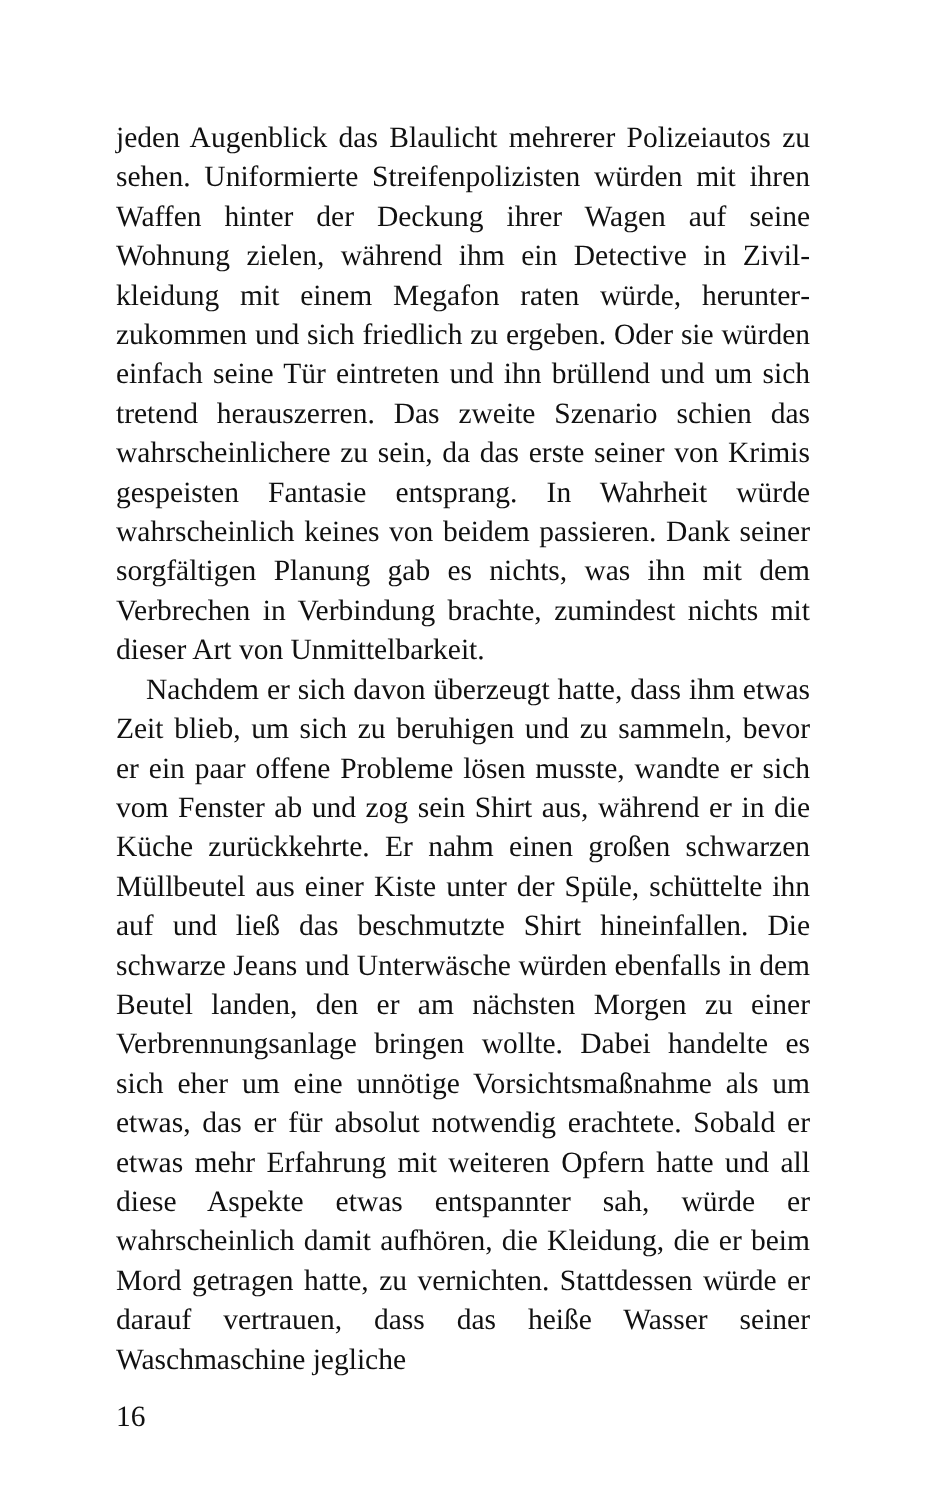jeden Augenblick das Blaulicht mehrerer Polizeiautos zu sehen. Uniformierte Streifenpolizisten würden mit ihren Waffen hinter der Deckung ihrer Wagen auf seine Wohnung zielen, während ihm ein Detective in Zivil­kleidung mit einem Megafon raten würde, herunter­zukommen und sich friedlich zu ergeben. Oder sie würden einfach seine Tür eintreten und ihn brüllend und um sich tretend herauszerren. Das zweite Szenario schien das wahrscheinlichere zu sein, da das erste seiner von Krimis gespeisten Fantasie entsprang. In Wahrheit würde wahrscheinlich keines von beidem passieren. Dank seiner sorgfältigen Planung gab es nichts, was ihn mit dem Verbrechen in Verbindung brachte, zumindest nichts mit dieser Art von Unmittelbarkeit.
Nachdem er sich davon überzeugt hatte, dass ihm etwas Zeit blieb, um sich zu beruhigen und zu sam­meln, bevor er ein paar offene Probleme lösen musste, wandte er sich vom Fenster ab und zog sein Shirt aus, während er in die Küche zurückkehrte. Er nahm einen großen schwarzen Müllbeutel aus einer Kiste unter der Spüle, schüttelte ihn auf und ließ das beschmutzte Shirt hineinfallen. Die schwarze Jeans und Unterwäsche würden ebenfalls in dem Beutel landen, den er am nächsten Morgen zu einer Verbrennungsanlage bringen wollte. Dabei handelte es sich eher um eine unnötige Vorsichtsmaßnahme als um etwas, das er für absolut notwendig erachtete. Sobald er etwas mehr Erfahrung mit weiteren Opfern hatte und all diese Aspekte etwas entspannter sah, würde er wahrscheinlich damit auf­hören, die Kleidung, die er beim Mord getragen hatte, zu vernichten. Stattdessen würde er darauf vertrauen, dass das heiße Wasser seiner Waschmaschine jegliche
16